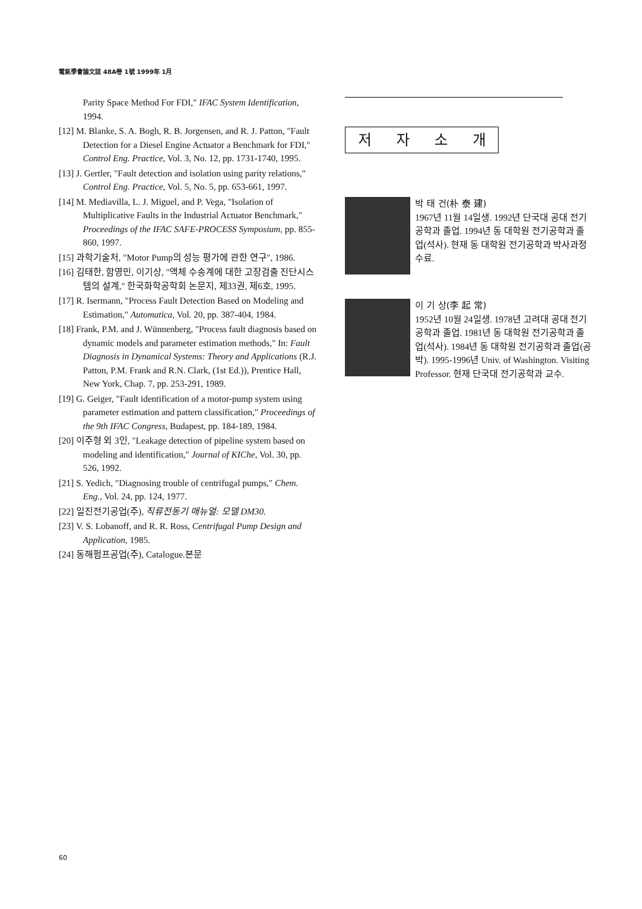電氣學會論文誌 48A卷 1號 1999年 1月
Parity Space Method For FDI," IFAC System Identification, 1994.
[12] M. Blanke, S. A. Bogh, R. B. Jorgensen, and R. J. Patton, "Fault Detection for a Diesel Engine Actuator a Benchmark for FDI," Control Eng. Practice, Vol. 3, No. 12, pp. 1731-1740, 1995.
[13] J. Gertler, "Fault detection and isolation using parity relations," Control Eng. Practice, Vol. 5, No. 5, pp. 653-661, 1997.
[14] M. Mediavilla, L. J. Miguel, and P. Vega, "Isolation of Multiplicative Faults in the Industrial Actuator Benchmark," Proceedings of the IFAC SAFE-PROCESS Symposium, pp. 855-860, 1997.
[15] 과학기술처, "Motor Pump의 성능 평가에 관한 연구", 1986.
[16] 김태한, 함영민, 이기상, "액체 수송계에 대한 고장검출 진단시스템의 설계," 한국화학공학회 논문지, 제33권, 제6호, 1995.
[17] R. Isermann, "Process Fault Detection Based on Modeling and Estimation," Automatica, Vol. 20, pp. 387-404, 1984.
[18] Frank, P.M. and J. Wünnenberg, "Process fault diagnosis based on dynamic models and parameter estimation methods," In: Fault Diagnosis in Dynamical Systems: Theory and Applications (R.J. Patton, P.M. Frank and R.N. Clark, (1st Ed.)), Prentice Hall, New York, Chap. 7, pp. 253-291, 1989.
[19] G. Geiger, "Fault identification of a motor-pump system using parameter estimation and pattern classification," Proceedings of the 9th IFAC Congress, Budapest, pp. 184-189, 1984.
[20] 이주형 외 3인, "Leakage detection of pipeline system based on modeling and identification," Journal of KIChe, Vol. 30, pp. 526, 1992.
[21] S. Yedich, "Diagnosing trouble of centrifugal pumps," Chem. Eng., Vol. 24, pp. 124, 1977.
[22] 일진전기공업(주), 직류전동기 매뉴얼: 모델 DM30.
[23] V. S. Lobanoff, and R. R. Ross, Centrifugal Pump Design and Application, 1985.
[24] 동해펌프공업(주), Catalogue.본문
저 자 소 개
박 태 건(朴 泰 建)
1967년 11월 14일생. 1992년 단국대 공대 전기공학과 졸업. 1994년 동 대학원 전기공학과 졸업(석사). 현재 동 대학원 전기공학과 박사과정 수료.
이 기 상(李 起 常)
1952년 10월 24일생. 1978년 고려대 공대 전기공학과 졸업. 1981년 동 대학원 전기공학과 졸업(석사). 1984년 동 대학원 전기공학과 졸업(공박). 1995-1996년 Univ. of Washington. Visiting Professor. 현재 단국대 전기공학과 교수.
60